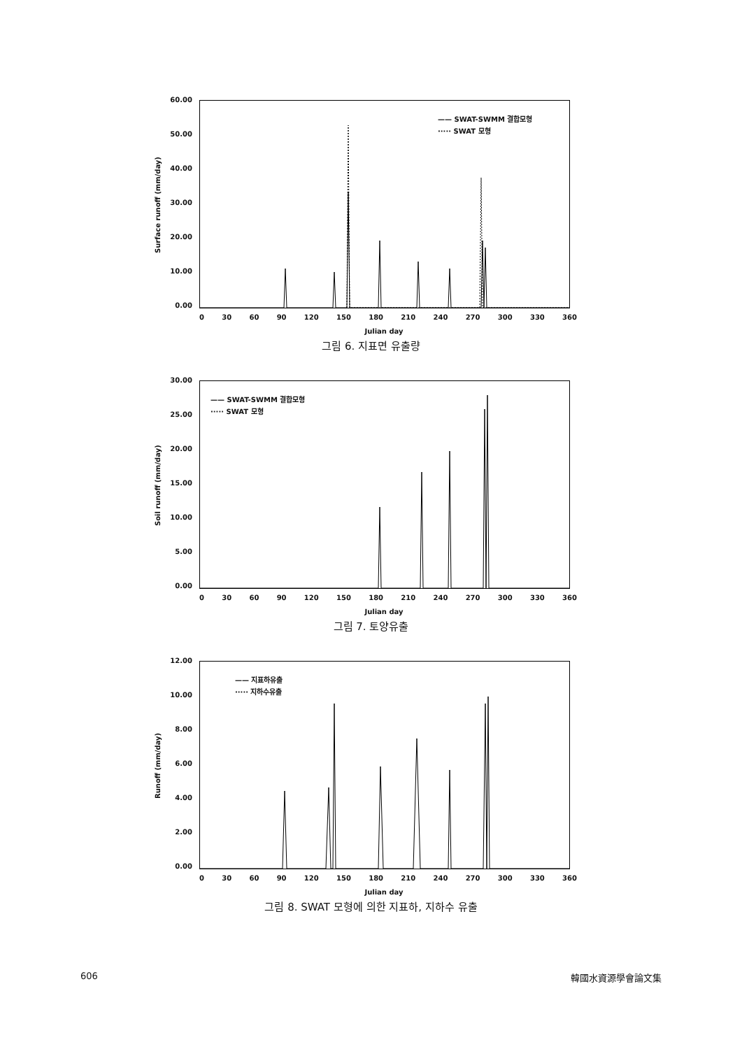60.00
50.00
40.00
30.00
20.00
10.00
0.00
Surface runoff (mm/day)
—— SWAT-SWMM 결합모형
····· SWAT 모형
0 30 60 90 120 150 180 210 240 270 300 330 360
Julian day
그림 6. 지표면 유출량
30.00
25.00
20.00
15.00
10.00
5.00
0.00
Soil runoff (mm/day)
—— SWAT-SWMM 결합모형
····· SWAT 모형
0 30 60 90 120 150 180 210 240 270 300 330 360
Julian day
그림 7. 토양유출
12.00
10.00
8.00
6.00
4.00
2.00
0.00
Runoff (mm/day)
—— 지표하유출
····· 지하수유출
0 30 60 90 120 150 180 210 240 270 300 330 360
Julian day
그림 8. SWAT 모형에 의한 지표하, 지하수 유출
606 韓國水資源學會論文集